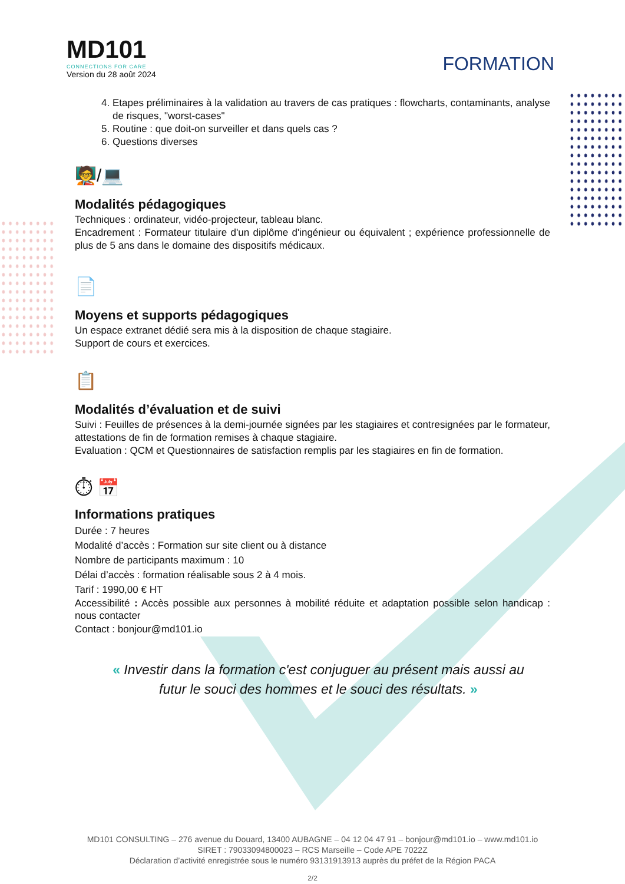MD101
CONNECTIONS FOR CARE
Version du 28 août 2024
FORMATION
4. Etapes préliminaires à la validation au travers de cas pratiques : flowcharts, contaminants, analyse de risques, "worst-cases"
5. Routine : que doit-on surveiller et dans quels cas ?
6. Questions diverses
🧑‍🏫/💻
Modalités pédagogiques
Techniques : ordinateur, vidéo-projecteur, tableau blanc.
Encadrement : Formateur titulaire d'un diplôme d'ingénieur ou équivalent ; expérience professionnelle de plus de 5 ans dans le domaine des dispositifs médicaux.
📄
Moyens et supports pédagogiques
Un espace extranet dédié sera mis à la disposition de chaque stagiaire.
Support de cours et exercices.
📋
Modalités d’évaluation et de suivi
Suivi : Feuilles de présences à la demi-journée signées par les stagiaires et contresignées par le formateur, attestations de fin de formation remises à chaque stagiaire.
Evaluation : QCM et Questionnaires de satisfaction remplis par les stagiaires en fin de formation.
⏱ 📅
Informations pratiques
Durée : 7 heures
Modalité d’accès : Formation sur site client ou à distance
Nombre de participants maximum : 10
Délai d’accès : formation réalisable sous 2 à 4 mois.
Tarif : 1990,00 € HT
Accessibilité : Accès possible aux personnes à mobilité réduite et adaptation possible selon handicap : nous contacter
Contact : bonjour@md101.io
« Investir dans la formation c'est conjuguer au présent mais aussi au futur le souci des hommes et le souci des résultats. »
MD101 CONSULTING – 276 avenue du Douard, 13400 AUBAGNE – 04 12 04 47 91 – bonjour@md101.io – www.md101.io
SIRET : 79033094800023 – RCS Marseille – Code APE 7022Z
Déclaration d’activité enregistrée sous le numéro 93131913913 auprès du préfet de la Région PACA
2/2